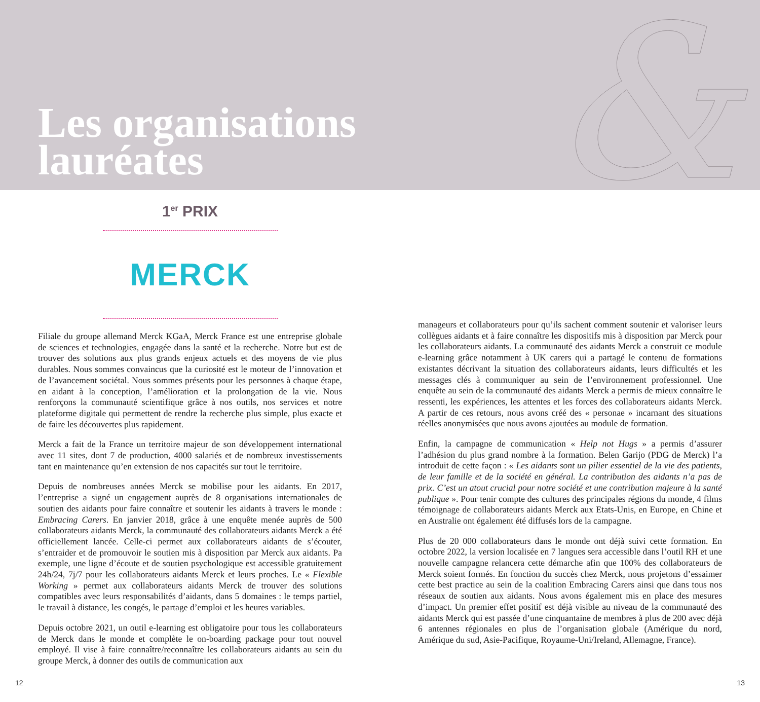&
Les organisations
lauréates
1<sup>er</sup> PRIX
MERCK
Filiale du groupe allemand Merck KGaA, Merck France est une entreprise globale de sciences et technologies, engagée dans la santé et la recherche. Notre but est de trouver des solutions aux plus grands enjeux actuels et des moyens de vie plus durables. Nous sommes convaincus que la curiosité est le moteur de l’innovation et de l’avancement sociétal. Nous sommes présents pour les personnes à chaque étape, en aidant à la conception, l’amélioration et la prolongation de la vie. Nous renforçons la communauté scientifique grâce à nos outils, nos services et notre plateforme digitale qui permettent de rendre la recherche plus simple, plus exacte et de faire les découvertes plus rapidement.
Merck a fait de la France un territoire majeur de son développement international avec 11 sites, dont 7 de production, 4000 salariés et de nombreux investissements tant en maintenance qu’en extension de nos capacités sur tout le territoire.
Depuis de nombreuses années Merck se mobilise pour les aidants. En 2017, l’entreprise a signé un engagement auprès de 8 organisations internationales de soutien des aidants pour faire connaître et soutenir les aidants à travers le monde : Embracing Carers. En janvier 2018, grâce à une enquête menée auprès de 500 collaborateurs aidants Merck, la communauté des collaborateurs aidants Merck a été officiellement lancée. Celle-ci permet aux collaborateurs aidants de s’écouter, s’entraider et de promouvoir le soutien mis à disposition par Merck aux aidants. Pa exemple, une ligne d’écoute et de soutien psychologique est accessible gratuitement 24h/24, 7j/7 pour les collaborateurs aidants Merck et leurs proches. Le « Flexible Working » permet aux collaborateurs aidants Merck de trouver des solutions compatibles avec leurs responsabilités d’aidants, dans 5 domaines : le temps partiel, le travail à distance, les congés, le partage d’emploi et les heures variables.
Depuis octobre 2021, un outil e-learning est obligatoire pour tous les collaborateurs de Merck dans le monde et complète le on-boarding package pour tout nouvel employé. Il vise à faire connaître/reconnaître les collaborateurs aidants au sein du groupe Merck, à donner des outils de communication aux
manageurs et collaborateurs pour qu’ils sachent comment soutenir et valoriser leurs collègues aidants et à faire connaître les dispositifs mis à disposition par Merck pour les collaborateurs aidants. La communauté des aidants Merck a construit ce module e-learning grâce notamment à UK carers qui a partagé le contenu de formations existantes décrivant la situation des collaborateurs aidants, leurs difficultés et les messages clés à communiquer au sein de l’environnement professionnel. Une enquête au sein de la communauté des aidants Merck a permis de mieux connaître le ressenti, les expériences, les attentes et les forces des collaborateurs aidants Merck. A partir de ces retours, nous avons créé des « personae » incarnant des situations réelles anonymisées que nous avons ajoutées au module de formation.
Enfin, la campagne de communication « Help not Hugs » a permis d’assurer l’adhésion du plus grand nombre à la formation. Belen Garijo (PDG de Merck) l’a introduit de cette façon : « Les aidants sont un pilier essentiel de la vie des patients, de leur famille et de la société en général. La contribution des aidants n’a pas de prix. C’est un atout crucial pour notre société et une contribution majeure à la santé publique ». Pour tenir compte des cultures des principales régions du monde, 4 films témoignage de collaborateurs aidants Merck aux Etats-Unis, en Europe, en Chine et en Australie ont également été diffusés lors de la campagne.
Plus de 20 000 collaborateurs dans le monde ont déjà suivi cette formation. En octobre 2022, la version localisée en 7 langues sera accessible dans l’outil RH et une nouvelle campagne relancera cette démarche afin que 100% des collaborateurs de Merck soient formés. En fonction du succès chez Merck, nous projetons d’essaimer cette best practice au sein de la coalition Embracing Carers ainsi que dans tous nos réseaux de soutien aux aidants. Nous avons également mis en place des mesures d’impact. Un premier effet positif est déjà visible au niveau de la communauté des aidants Merck qui est passée d’une cinquantaine de membres à plus de 200 avec déjà 6 antennes régionales en plus de l’organisation globale (Amérique du nord, Amérique du sud, Asie-Pacifique, Royaume-Uni/Ireland, Allemagne, France).
12 13